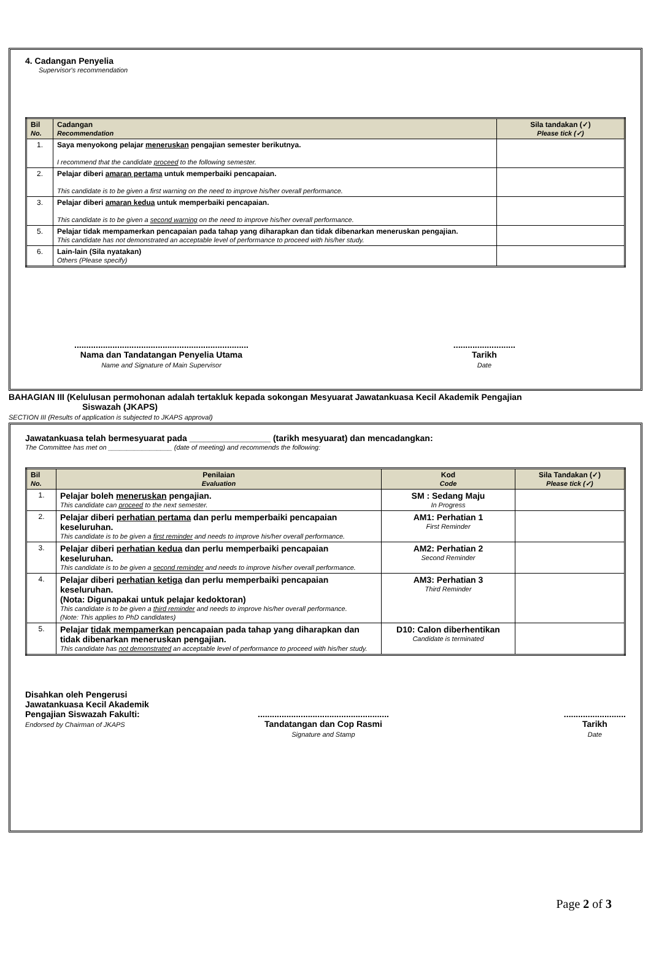4. Cadangan Penyelia
Supervisor's recommendation
| Bil No. | Cadangan Recommendation | Sila tandakan (✓) Please tick (✓) |
| --- | --- | --- |
| 1. | Saya menyokong pelajar meneruskan pengajian semester berikutnya. I recommend that the candidate proceed to the following semester. | |
| 2. | Pelajar diberi amaran pertama untuk memperbaiki pencapaian. This candidate is to be given a first warning on the need to improve his/her overall performance. | |
| 3. | Pelajar diberi amaran kedua untuk memperbaiki pencapaian. This candidate is to be given a second warning on the need to improve his/her overall performance. | |
| 5. | Pelajar tidak mempamerkan pencapaian pada tahap yang diharapkan dan tidak dibenarkan meneruskan pengajian. This candidate has not demonstrated an acceptable level of performance to proceed with his/her study. | |
| 6. | Lain-lain (Sila nyatakan) Others (Please specify) | |
.........................................................................
Nama dan Tandatangan Penyelia Utama
Name and Signature of Main Supervisor
..........................
Tarikh
Date
BAHAGIAN III (Kelulusan permohonan adalah tertakluk kepada sokongan Mesyuarat Jawatankuasa Kecil Akademik Pengajian
Siswazah (JKAPS)
SECTION III (Results of application is subjected to JKAPS approval)
Jawatankuasa telah bermesyuarat pada _________________ (tarikh mesyuarat) dan mencadangkan:
The Committee has met on _________________ (date of meeting) and recommends the following:
| Bil No. | Penilaian Evaluation | Kod Code | Sila Tandakan (✓) Please tick (✓) |
| --- | --- | --- | --- |
| 1. | Pelajar boleh meneruskan pengajian. This candidate can proceed to the next semester. | SM : Sedang Maju In Progress | |
| 2. | Pelajar diberi perhatian pertama dan perlu memperbaiki pencapaian keseluruhan. This candidate is to be given a first reminder and needs to improve his/her overall performance. | AM1: Perhatian 1 First Reminder | |
| 3. | Pelajar diberi perhatian kedua dan perlu memperbaiki pencapaian keseluruhan. This candidate is to be given a second reminder and needs to improve his/her overall performance. | AM2: Perhatian 2 Second Reminder | |
| 4. | Pelajar diberi perhatian ketiga dan perlu memperbaiki pencapaian keseluruhan. (Nota: Digunapakai untuk pelajar kedoktoran) This candidate is to be given a third reminder and needs to improve his/her overall performance. (Note: This applies to PhD candidates) | AM3: Perhatian 3 Third Reminder | |
| 5. | Pelajar tidak mempamerkan pencapaian pada tahap yang diharapkan dan tidak dibenarkan meneruskan pengajian. This candidate has not demonstrated an acceptable level of performance to proceed with his/her study. | D10: Calon diberhentikan Candidate is terminated | |
Disahkan oleh Pengerusi
Jawatankuasa Kecil Akademik
Pengajian Siswazah Fakulti:
Endorsed by Chairman of JKAPS
.......................................................
Tandatangan dan Cop Rasmi
Signature and Stamp
..........................
Tarikh
Date
Page 2 of 3